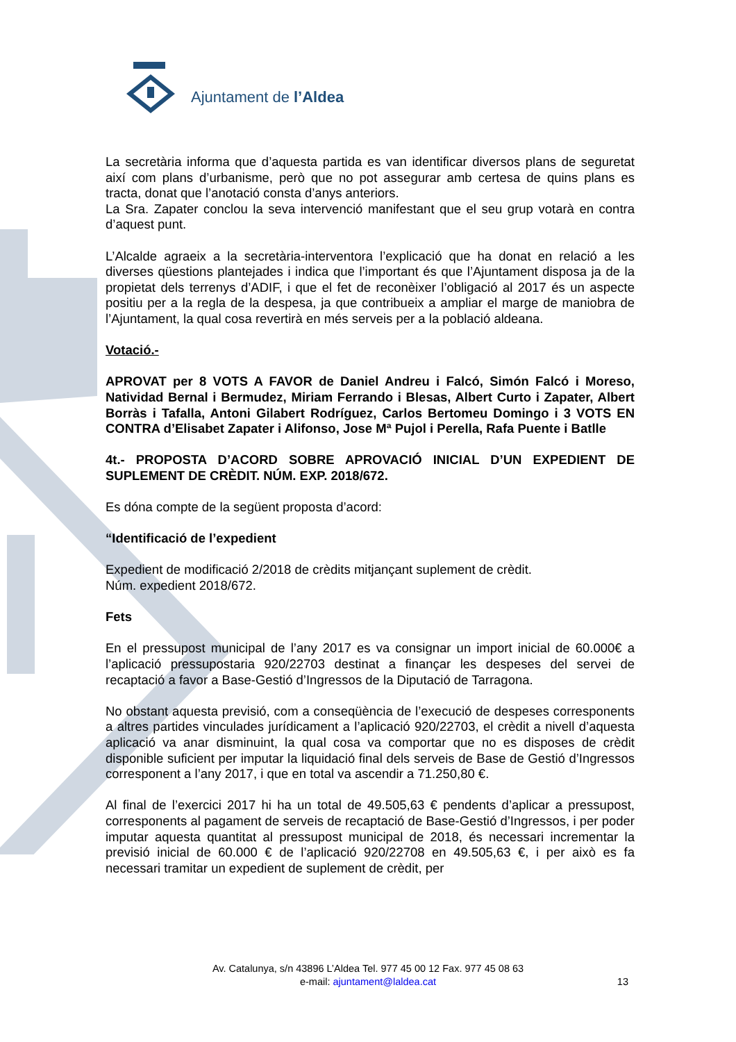Ajuntament de l’Aldea
La secretària informa que d’aquesta partida es van identificar diversos plans de seguretat així com plans d’urbanisme, però que no pot assegurar amb certesa de quins plans es tracta, donat que l’anotació consta d’anys anteriors.
La Sra. Zapater conclou la seva intervenció manifestant que el seu grup votarà en contra d’aquest punt.
L’Alcalde agraeix a la secretària-interventora l’explicació que ha donat en relació a les diverses qüestions plantejades i indica que l’important és que l’Ajuntament disposa ja de la propietat dels terrenys d’ADIF, i que el fet de reconèixer l’obligació al 2017 és un aspecte positiu per a la regla de la despesa, ja que contribueix a ampliar el marge de maniobra de l’Ajuntament, la qual cosa revertirà en més serveis per a la població aldeana.
Votació.-
APROVAT per 8 VOTS A FAVOR de Daniel Andreu i Falcó, Simón Falcó i Moreso, Natividad Bernal i Bermudez, Miriam Ferrando i Blesas, Albert Curto i Zapater, Albert Borràs i Tafalla, Antoni Gilabert Rodríguez, Carlos Bertomeu Domingo i 3 VOTS EN CONTRA d’Elisabet Zapater i Alifonso, Jose Mª Pujol i Perella, Rafa Puente i Batlle
4t.- PROPOSTA D’ACORD SOBRE APROVACIÓ INICIAL D’UN EXPEDIENT DE SUPLEMENT DE CRÈDIT. NÚM. EXP. 2018/672.
Es dóna compte de la següent proposta d’acord:
“Identificació de l’expedient
Expedient de modificació 2/2018 de crèdits mitjançant suplement de crèdit.
Núm. expedient 2018/672.
Fets
En el pressupost municipal de l’any 2017 es va consignar un import inicial de 60.000€ a l’aplicació pressupostaria 920/22703 destinat a finançar les despeses del servei de recaptació a favor a Base-Gestió d’Ingressos de la Diputació de Tarragona.
No obstant aquesta previsió, com a conseqüència de l’execució de despeses corresponents a altres partides vinculades jurídicament a l’aplicació 920/22703, el crèdit a nivell d’aquesta aplicació va anar disminuint, la qual cosa va comportar que no es disposes de crèdit disponible suficient per imputar la liquidació final dels serveis de Base de Gestió d’Ingressos corresponent a l’any 2017, i que en total va ascendir a 71.250,80 €.
Al final de l’exercici 2017 hi ha un total de 49.505,63 € pendents d’aplicar a pressupost, corresponents al pagament de serveis de recaptació de Base-Gestió d’Ingressos, i per poder imputar aquesta quantitat al pressupost municipal de 2018, és necessari incrementar la previsió inicial de 60.000 € de l’aplicació 920/22708 en 49.505,63 €, i per això es fa necessari tramitar un expedient de suplement de crèdit, per
Av. Catalunya, s/n 43896 L’Aldea Tel. 977 45 00 12 Fax. 977 45 08 63
e-mail: ajuntament@laldea.cat
13